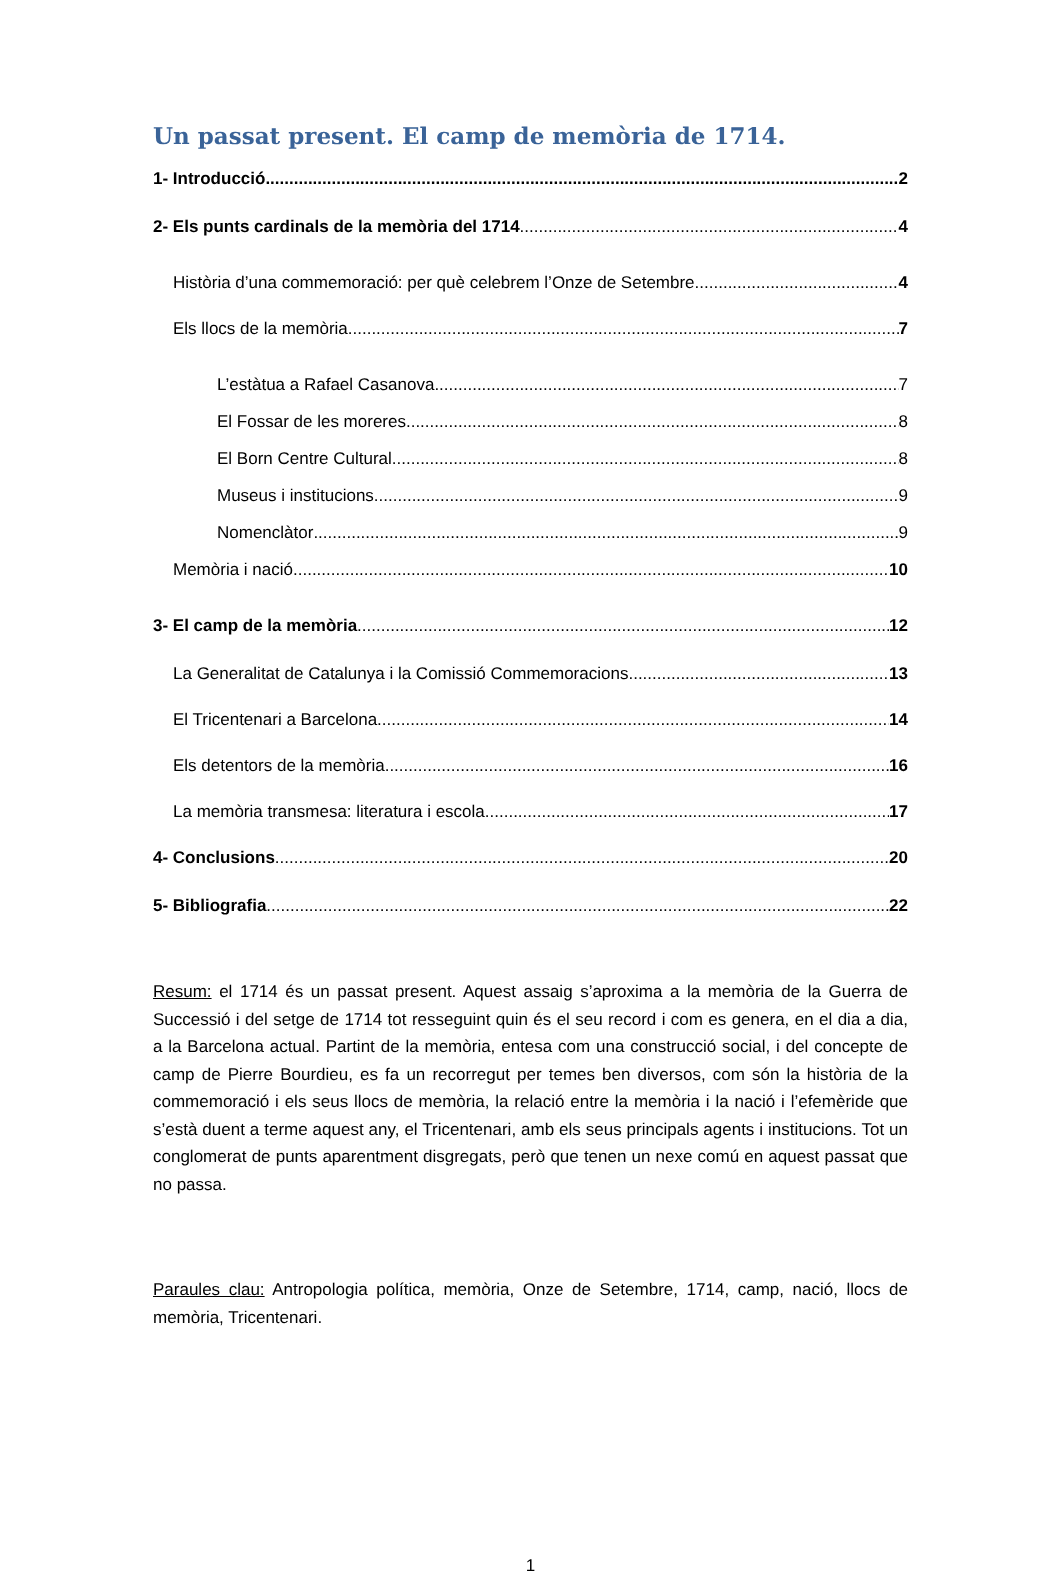Un passat present. El camp de memòria de 1714.
1- Introducció... 2
2- Els punts cardinals de la memòria del 1714 4
Història d’una commemoració: per què celebrem l’Onze de Setembre 4
Els llocs de la memòria 7
L’estàtua a Rafael Casanova 7
El Fossar de les moreres 8
El Born Centre Cultural 8
Museus i institucions 9
Nomenclàtor 9
Memòria i nació 10
3- El camp de la memòria 12
La Generalitat de Catalunya i la Comissió Commemoracions 13
El Tricentenari a Barcelona 14
Els detentors de la memòria 16
La memòria transmesa: literatura i escola 17
4- Conclusions 20
5- Bibliografia 22
Resum: el 1714 és un passat present. Aquest assaig s’aproxima a la memòria de la Guerra de Successió i del setge de 1714 tot resseguint quin és el seu record i com es genera, en el dia a dia, a la Barcelona actual. Partint de la memòria, entesa com una construcció social, i del concepte de camp de Pierre Bourdieu, es fa un recorregut per temes ben diversos, com són la història de la commemoració i els seus llocs de memòria, la relació entre la memòria i la nació i l’efemèride que s’està duent a terme aquest any, el Tricentenari, amb els seus principals agents i institucions. Tot un conglomerat de punts aparentment disgregats, però que tenen un nexe comú en aquest passat que no passa.
Paraules clau: Antropologia política, memòria, Onze de Setembre, 1714, camp, nació, llocs de memòria, Tricentenari.
1